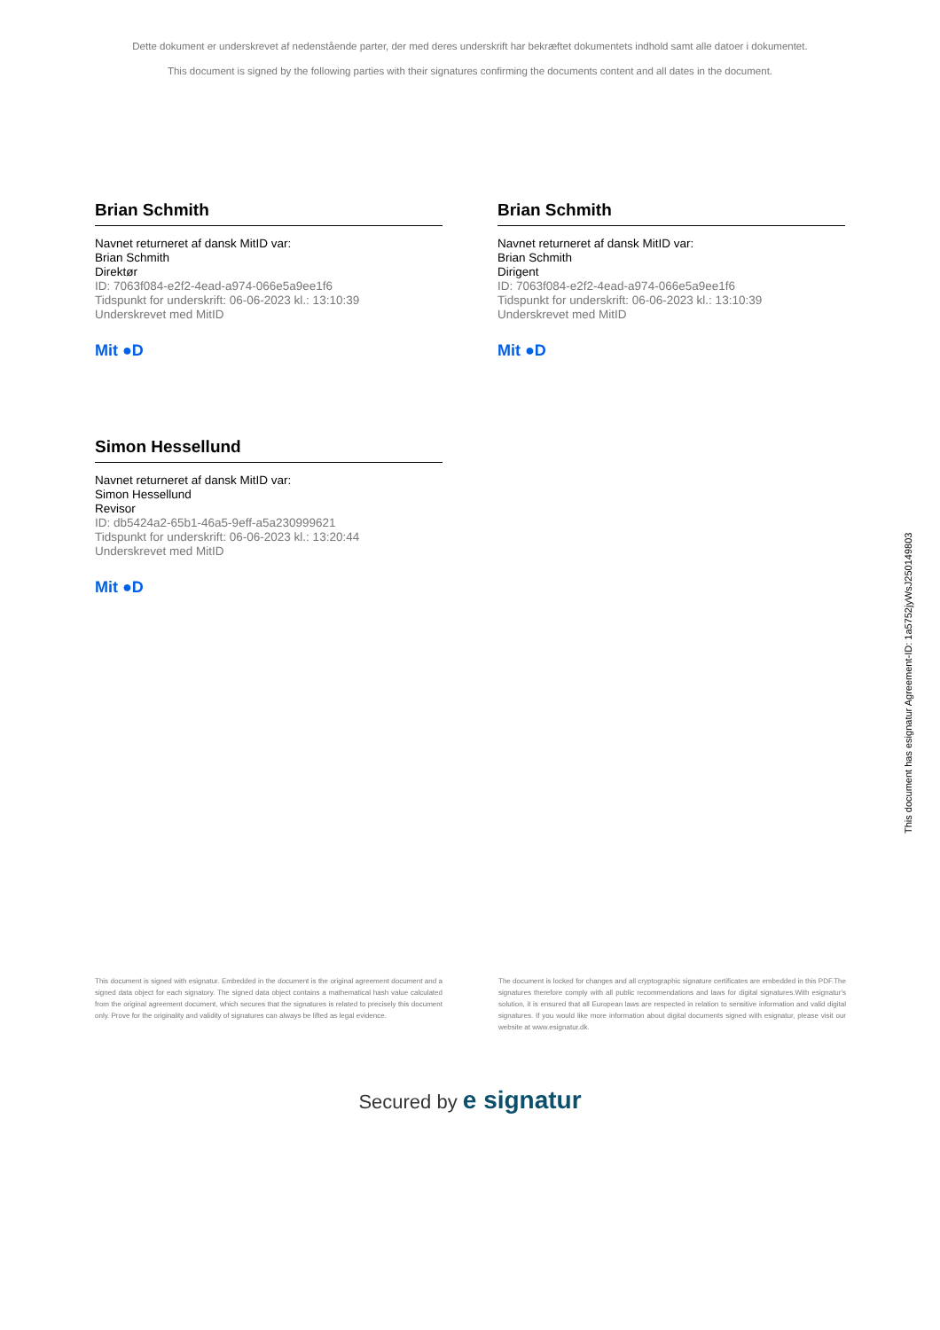Dette dokument er underskrevet af nedenstående parter, der med deres underskrift har bekræftet dokumentets indhold samt alle datoer i dokumentet.
This document is signed by the following parties with their signatures confirming the documents content and all dates in the document.
Brian Schmith
Navnet returneret af dansk MitID var:
Brian Schmith
Direktør
ID: 7063f084-e2f2-4ead-a974-066e5a9ee1f6
Tidspunkt for underskrift: 06-06-2023 kl.: 13:10:39
Underskrevet med MitID
Mit ●D
Brian Schmith
Navnet returneret af dansk MitID var:
Brian Schmith
Dirigent
ID: 7063f084-e2f2-4ead-a974-066e5a9ee1f6
Tidspunkt for underskrift: 06-06-2023 kl.: 13:10:39
Underskrevet med MitID
Mit ●D
Simon Hessellund
Navnet returneret af dansk MitID var:
Simon Hessellund
Revisor
ID: db5424a2-65b1-46a5-9eff-a5a230999621
Tidspunkt for underskrift: 06-06-2023 kl.: 13:20:44
Underskrevet med MitID
Mit ●D
This document is signed with esignatur. Embedded in the document is the original agreement document and a signed data object for each signatory. The signed data object contains a mathematical hash value calculated from the original agreement document, which secures that the signatures is related to precisely this document only. Prove for the originality and validity of signatures can always be lifted as legal evidence.
The document is locked for changes and all cryptographic signature certificates are embedded in this PDF.The signatures therefore comply with all public recommendations and laws for digital signatures.With esignatur's solution, it is ensured that all European laws are respected in relation to sensitive information and valid digital signatures. If you would like more information about digital documents signed with esignatur, please visit our website at www.esignatur.dk.
Secured by e signatur
This document has esignatur Agreement-ID: 1a5752jyWsJ250149803